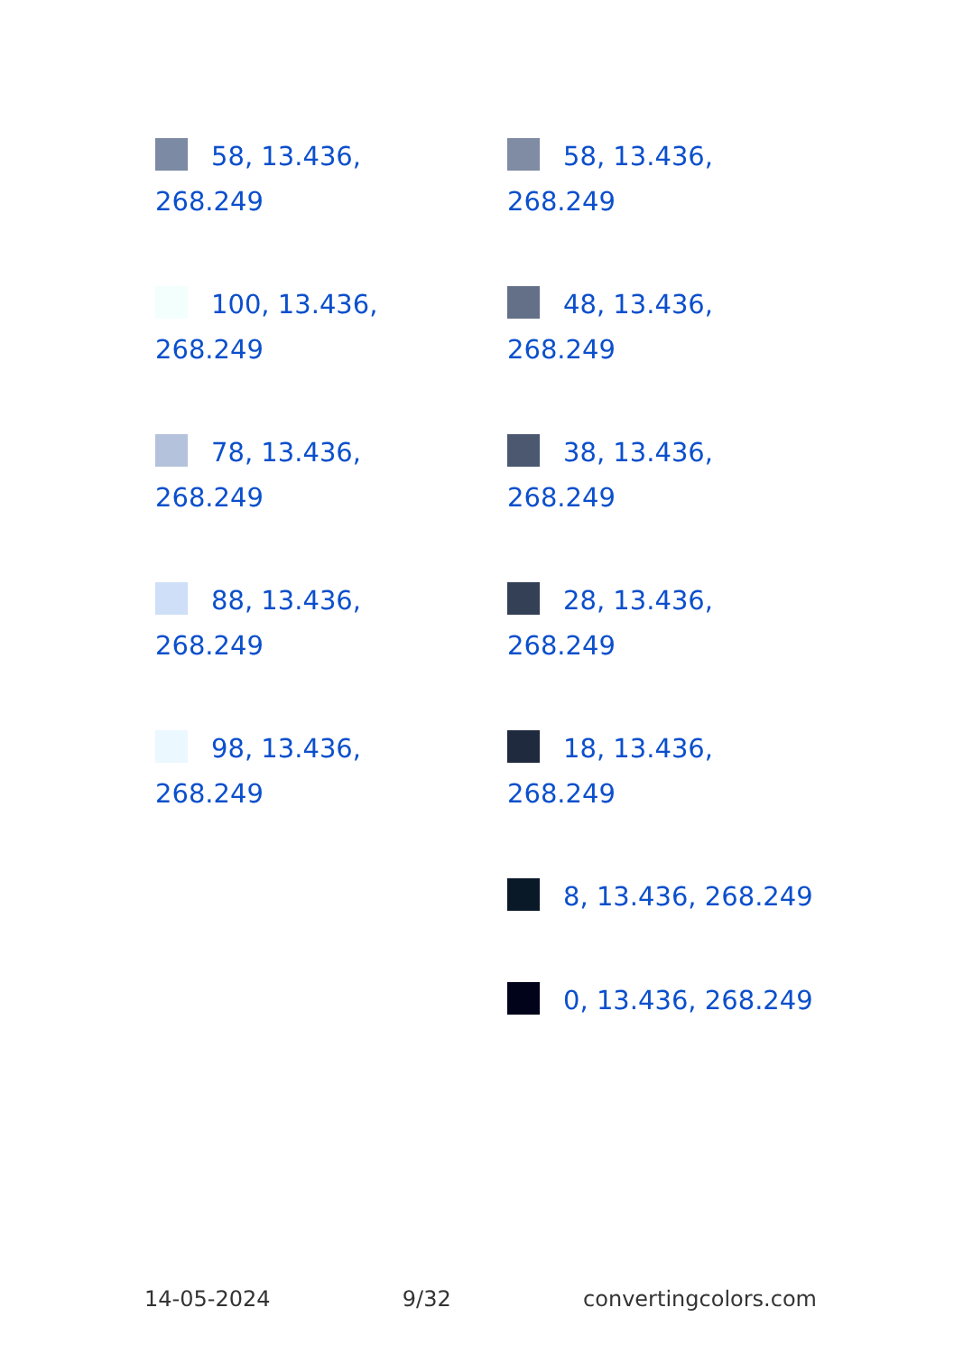58, 13.436, 268.249
100, 13.436, 268.249
78, 13.436, 268.249
88, 13.436, 268.249
98, 13.436, 268.249
58, 13.436, 268.249
48, 13.436, 268.249
38, 13.436, 268.249
28, 13.436, 268.249
18, 13.436, 268.249
8, 13.436, 268.249
0, 13.436, 268.249
14-05-2024 9/32 convertingcolors.com